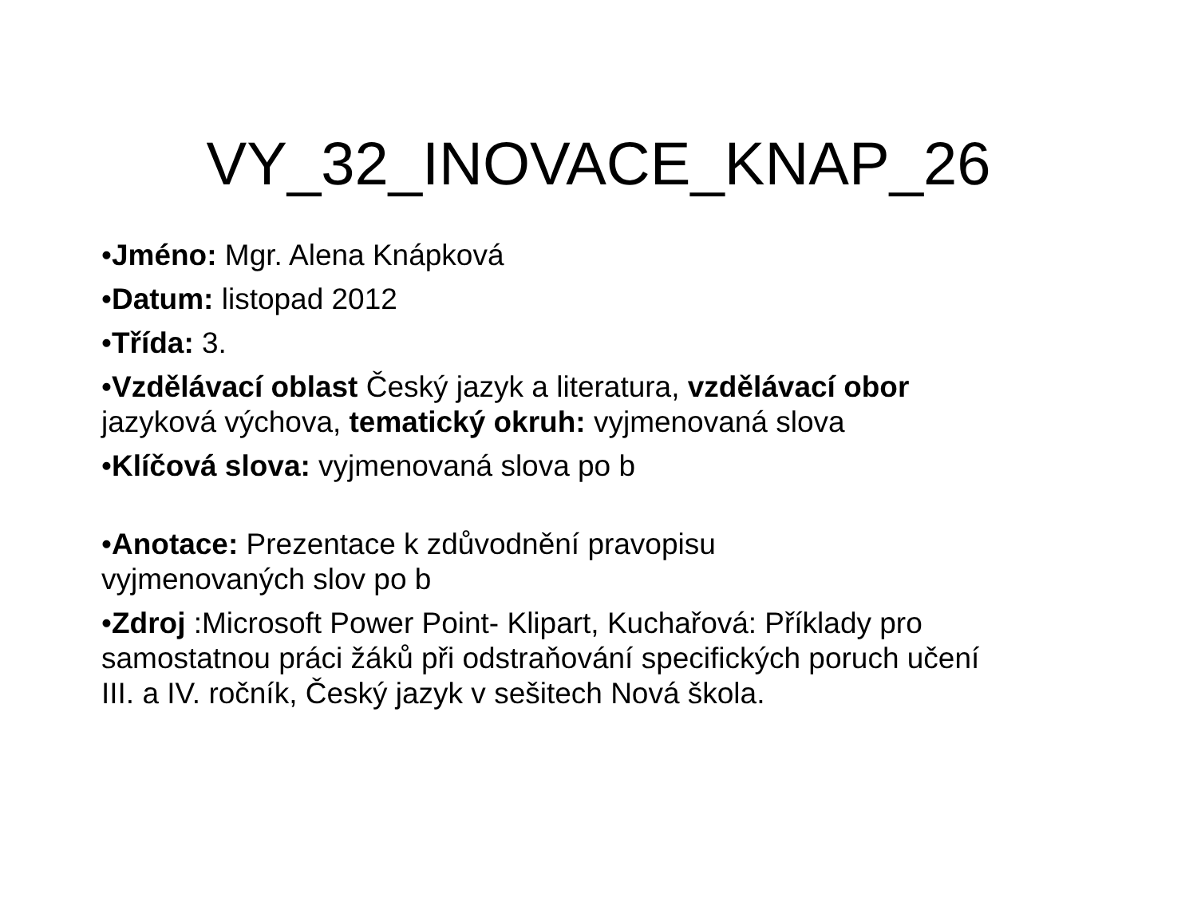VY_32_INOVACE_KNAP_26
•Jméno: Mgr. Alena Knápková
•Datum: listopad 2012
•Třída: 3.
•Vzdělávací oblast Český jazyk a literatura, vzdělávací obor jazyková výchova, tematický okruh: vyjmenovaná slova
•Klíčová slova: vyjmenovaná slova po b
•Anotace: Prezentace k zdůvodnění pravopisu
vyjmenovaných slov po b
•Zdroj :Microsoft Power Point- Klipart, Kuchařová: Příklady pro samostatnou práci žáků při odstraňování specifických poruch učení III. a IV. ročník, Český jazyk v sešitech Nová škola.